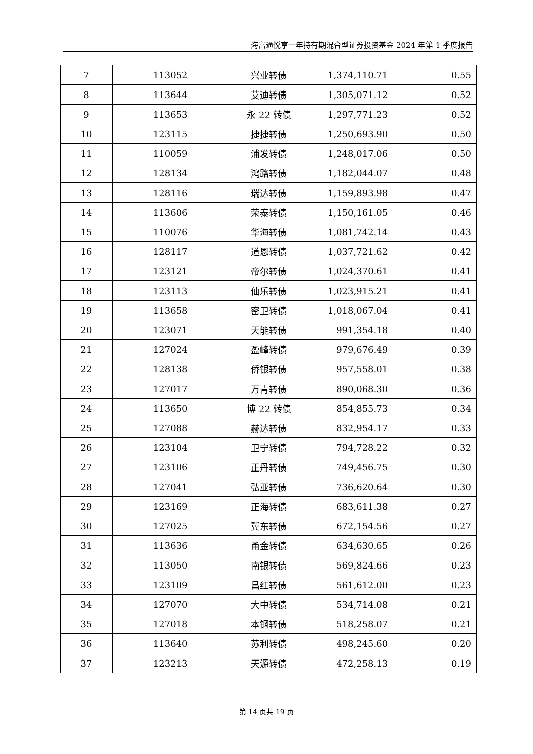海富通悦享一年持有期混合型证券投资基金 2024 年第 1 季度报告
| 7 | 113052 | 兴业转债 | 1,374,110.71 | 0.55 |
| 8 | 113644 | 艾迪转债 | 1,305,071.12 | 0.52 |
| 9 | 113653 | 永 22 转债 | 1,297,771.23 | 0.52 |
| 10 | 123115 | 捷捷转债 | 1,250,693.90 | 0.50 |
| 11 | 110059 | 浦发转债 | 1,248,017.06 | 0.50 |
| 12 | 128134 | 鸿路转债 | 1,182,044.07 | 0.48 |
| 13 | 128116 | 瑞达转债 | 1,159,893.98 | 0.47 |
| 14 | 113606 | 荣泰转债 | 1,150,161.05 | 0.46 |
| 15 | 110076 | 华海转债 | 1,081,742.14 | 0.43 |
| 16 | 128117 | 道恩转债 | 1,037,721.62 | 0.42 |
| 17 | 123121 | 帝尔转债 | 1,024,370.61 | 0.41 |
| 18 | 123113 | 仙乐转债 | 1,023,915.21 | 0.41 |
| 19 | 113658 | 密卫转债 | 1,018,067.04 | 0.41 |
| 20 | 123071 | 天能转债 | 991,354.18 | 0.40 |
| 21 | 127024 | 盈峰转债 | 979,676.49 | 0.39 |
| 22 | 128138 | 侨银转债 | 957,558.01 | 0.38 |
| 23 | 127017 | 万青转债 | 890,068.30 | 0.36 |
| 24 | 113650 | 博 22 转债 | 854,855.73 | 0.34 |
| 25 | 127088 | 赫达转债 | 832,954.17 | 0.33 |
| 26 | 123104 | 卫宁转债 | 794,728.22 | 0.32 |
| 27 | 123106 | 正丹转债 | 749,456.75 | 0.30 |
| 28 | 127041 | 弘亚转债 | 736,620.64 | 0.30 |
| 29 | 123169 | 正海转债 | 683,611.38 | 0.27 |
| 30 | 127025 | 冀东转债 | 672,154.56 | 0.27 |
| 31 | 113636 | 甬金转债 | 634,630.65 | 0.26 |
| 32 | 113050 | 南银转债 | 569,824.66 | 0.23 |
| 33 | 123109 | 昌红转债 | 561,612.00 | 0.23 |
| 34 | 127070 | 大中转债 | 534,714.08 | 0.21 |
| 35 | 127018 | 本钢转债 | 518,258.07 | 0.21 |
| 36 | 113640 | 苏利转债 | 498,245.60 | 0.20 |
| 37 | 123213 | 天源转债 | 472,258.13 | 0.19 |
第 14 页共 19 页